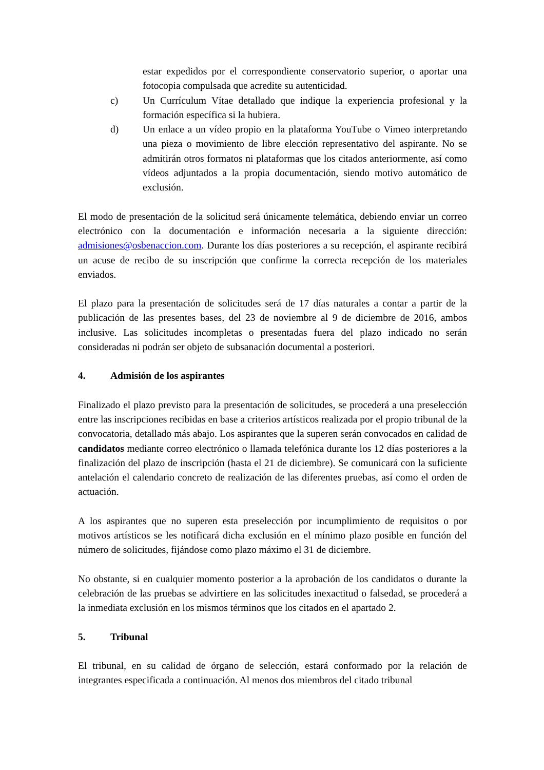estar expedidos por el correspondiente conservatorio superior, o aportar una fotocopia compulsada que acredite su autenticidad.
c) Un Currículum Vítae detallado que indique la experiencia profesional y la formación específica si la hubiera.
d) Un enlace a un vídeo propio en la plataforma YouTube o Vimeo interpretando una pieza o movimiento de libre elección representativo del aspirante. No se admitirán otros formatos ni plataformas que los citados anteriormente, así como vídeos adjuntados a la propia documentación, siendo motivo automático de exclusión.
El modo de presentación de la solicitud será únicamente telemática, debiendo enviar un correo electrónico con la documentación e información necesaria a la siguiente dirección: admisiones@osbenaccion.com. Durante los días posteriores a su recepción, el aspirante recibirá un acuse de recibo de su inscripción que confirme la correcta recepción de los materiales enviados.
El plazo para la presentación de solicitudes será de 17 días naturales a contar a partir de la publicación de las presentes bases, del 23 de noviembre al 9 de diciembre de 2016, ambos inclusive. Las solicitudes incompletas o presentadas fuera del plazo indicado no serán consideradas ni podrán ser objeto de subsanación documental a posteriori.
4. Admisión de los aspirantes
Finalizado el plazo previsto para la presentación de solicitudes, se procederá a una preselección entre las inscripciones recibidas en base a criterios artísticos realizada por el propio tribunal de la convocatoria, detallado más abajo. Los aspirantes que la superen serán convocados en calidad de candidatos mediante correo electrónico o llamada telefónica durante los 12 días posteriores a la finalización del plazo de inscripción (hasta el 21 de diciembre). Se comunicará con la suficiente antelación el calendario concreto de realización de las diferentes pruebas, así como el orden de actuación.
A los aspirantes que no superen esta preselección por incumplimiento de requisitos o por motivos artísticos se les notificará dicha exclusión en el mínimo plazo posible en función del número de solicitudes, fijándose como plazo máximo el 31 de diciembre.
No obstante, si en cualquier momento posterior a la aprobación de los candidatos o durante la celebración de las pruebas se advirtiere en las solicitudes inexactitud o falsedad, se procederá a la inmediata exclusión en los mismos términos que los citados en el apartado 2.
5. Tribunal
El tribunal, en su calidad de órgano de selección, estará conformado por la relación de integrantes especificada a continuación. Al menos dos miembros del citado tribunal